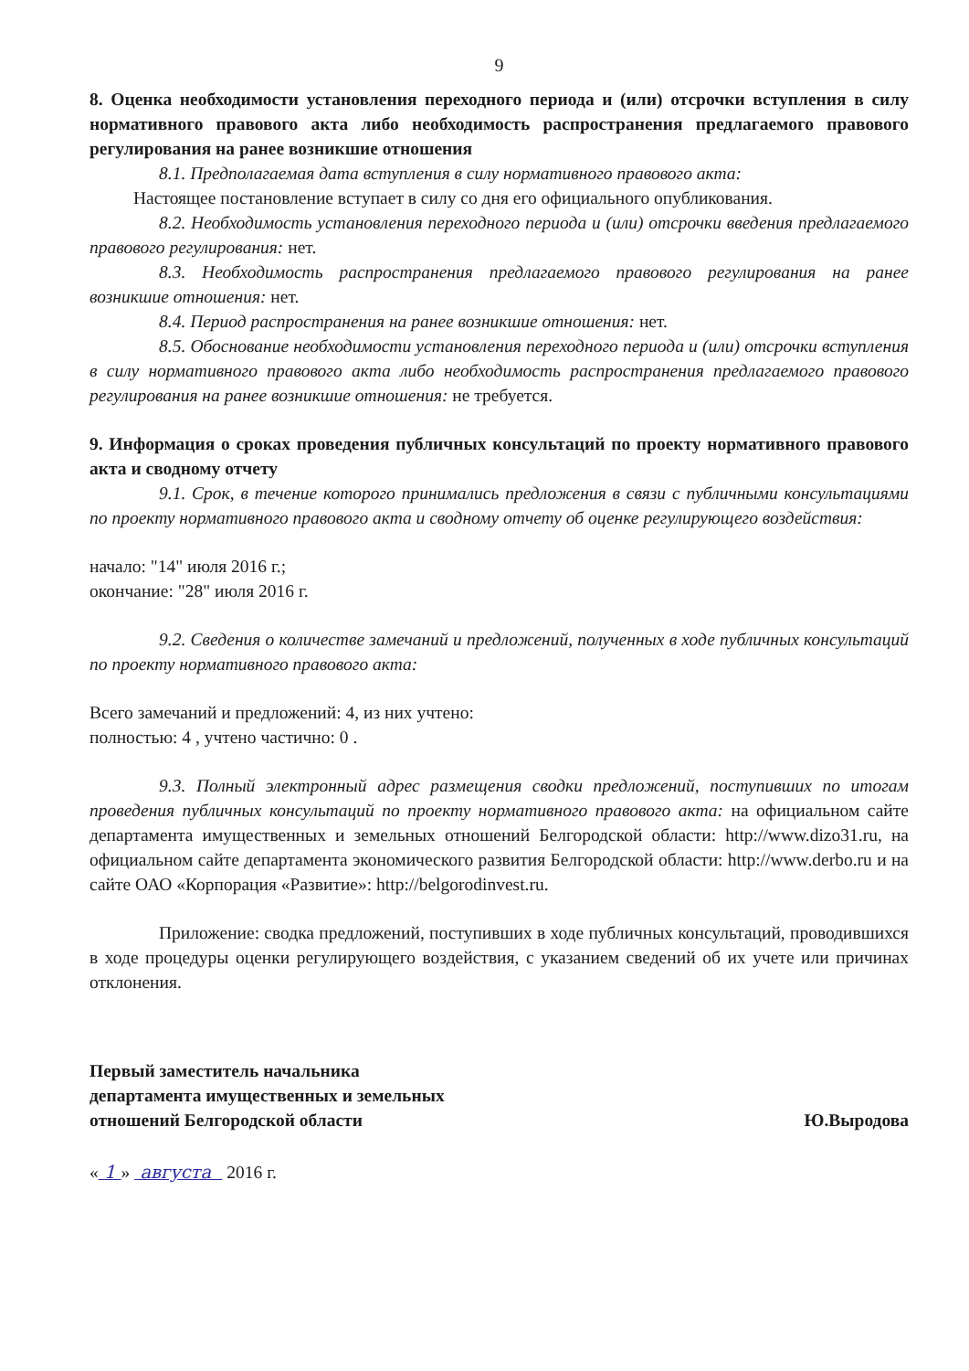9
8. Оценка необходимости установления переходного периода и (или) отсрочки вступления в силу нормативного правового акта либо необходимость распространения предлагаемого правового регулирования на ранее возникшие отношения
8.1. Предполагаемая дата вступления в силу нормативного правового акта:
Настоящее постановление вступает в силу со дня его официального опубликования.
8.2. Необходимость установления переходного периода и (или) отсрочки введения предлагаемого правового регулирования: нет.
8.3. Необходимость распространения предлагаемого правового регулирования на ранее возникшие отношения: нет.
8.4. Период распространения на ранее возникшие отношения: нет.
8.5. Обоснование необходимости установления переходного периода и (или) отсрочки вступления в силу нормативного правового акта либо необходимость распространения предлагаемого правового регулирования на ранее возникшие отношения: не требуется.
9. Информация о сроках проведения публичных консультаций по проекту нормативного правового акта и сводному отчету
9.1. Срок, в течение которого принимались предложения в связи с публичными консультациями по проекту нормативного правового акта и сводному отчету об оценке регулирующего воздействия:
начало: "14" июля 2016 г.;
окончание: "28" июля 2016 г.
9.2. Сведения о количестве замечаний и предложений, полученных в ходе публичных консультаций по проекту нормативного правового акта:
Всего замечаний и предложений: 4, из них учтено:
полностью: 4 , учтено частично: 0 .
9.3. Полный электронный адрес размещения сводки предложений, поступивших по итогам проведения публичных консультаций по проекту нормативного правового акта: на официальном сайте департамента имущественных и земельных отношений Белгородской области: http://www.dizo31.ru, на официальном сайте департамента экономического развития Белгородской области: http://www.derbo.ru и на сайте ОАО «Корпорация «Развитие»: http://belgorodinvest.ru.
Приложение: сводка предложений, поступивших в ходе публичных консультаций, проводившихся в ходе процедуры оценки регулирующего воздействия, с указанием сведений об их учете или причинах отклонения.
Первый заместитель начальника
департамента имущественных и земельных
отношений Белгородской области
Ю.Выродова
« 1 » августа 2016 г.